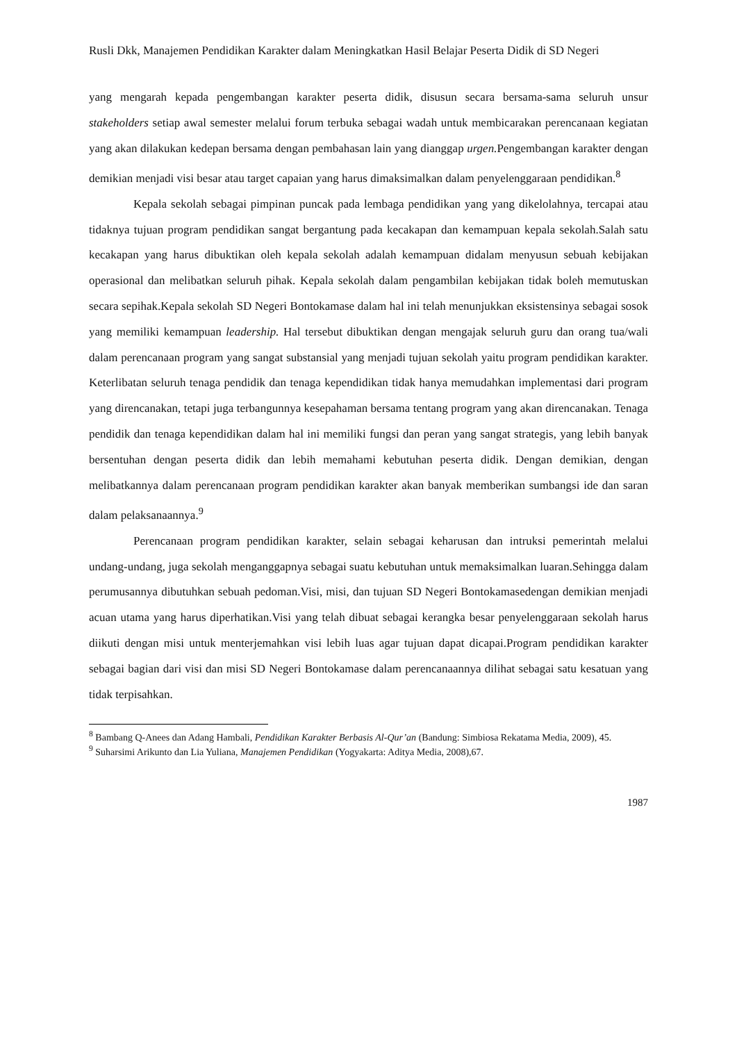Rusli Dkk, Manajemen Pendidikan Karakter dalam Meningkatkan Hasil Belajar Peserta Didik di SD Negeri
yang mengarah kepada pengembangan karakter peserta didik, disusun secara bersama-sama seluruh unsur stakeholders setiap awal semester melalui forum terbuka sebagai wadah untuk membicarakan perencanaan kegiatan yang akan dilakukan kedepan bersama dengan pembahasan lain yang dianggap urgen. Pengembangan karakter dengan demikian menjadi visi besar atau target capaian yang harus dimaksimalkan dalam penyelenggaraan pendidikan.<sup>8</sup>
Kepala sekolah sebagai pimpinan puncak pada lembaga pendidikan yang yang dikelolahnya, tercapai atau tidaknya tujuan program pendidikan sangat bergantung pada kecakapan dan kemampuan kepala sekolah.Salah satu kecakapan yang harus dibuktikan oleh kepala sekolah adalah kemampuan didalam menyusun sebuah kebijakan operasional dan melibatkan seluruh pihak. Kepala sekolah dalam pengambilan kebijakan tidak boleh memutuskan secara sepihak.Kepala sekolah SD Negeri Bontokamase dalam hal ini telah menunjukkan eksistensinya sebagai sosok yang memiliki kemampuan leadership. Hal tersebut dibuktikan dengan mengajak seluruh guru dan orang tua/wali dalam perencanaan program yang sangat substansial yang menjadi tujuan sekolah yaitu program pendidikan karakter. Keterlibatan seluruh tenaga pendidik dan tenaga kependidikan tidak hanya memudahkan implementasi dari program yang direncanakan, tetapi juga terbangunnya kesepahaman bersama tentang program yang akan direncanakan. Tenaga pendidik dan tenaga kependidikan dalam hal ini memiliki fungsi dan peran yang sangat strategis, yang lebih banyak bersentuhan dengan peserta didik dan lebih memahami kebutuhan peserta didik. Dengan demikian, dengan melibatkannya dalam perencanaan program pendidikan karakter akan banyak memberikan sumbangsi ide dan saran dalam pelaksanaannya.<sup>9</sup>
Perencanaan program pendidikan karakter, selain sebagai keharusan dan intruksi pemerintah melalui undang-undang, juga sekolah menganggapnya sebagai suatu kebutuhan untuk memaksimalkan luaran.Sehingga dalam perumusannya dibutuhkan sebuah pedoman.Visi, misi, dan tujuan SD Negeri Bontokamasedengan demikian menjadi acuan utama yang harus diperhatikan.Visi yang telah dibuat sebagai kerangka besar penyelenggaraan sekolah harus diikuti dengan misi untuk menterjemahkan visi lebih luas agar tujuan dapat dicapai.Program pendidikan karakter sebagai bagian dari visi dan misi SD Negeri Bontokamase dalam perencanaannya dilihat sebagai satu kesatuan yang tidak terpisahkan.
<sup>8</sup> Bambang Q-Anees dan Adang Hambali, Pendidikan Karakter Berbasis Al-Qur’an (Bandung: Simbiosa Rekatama Media, 2009), 45.
<sup>9</sup> Suharsimi Arikunto dan Lia Yuliana, Manajemen Pendidikan (Yogyakarta: Aditya Media, 2008),67.
1987